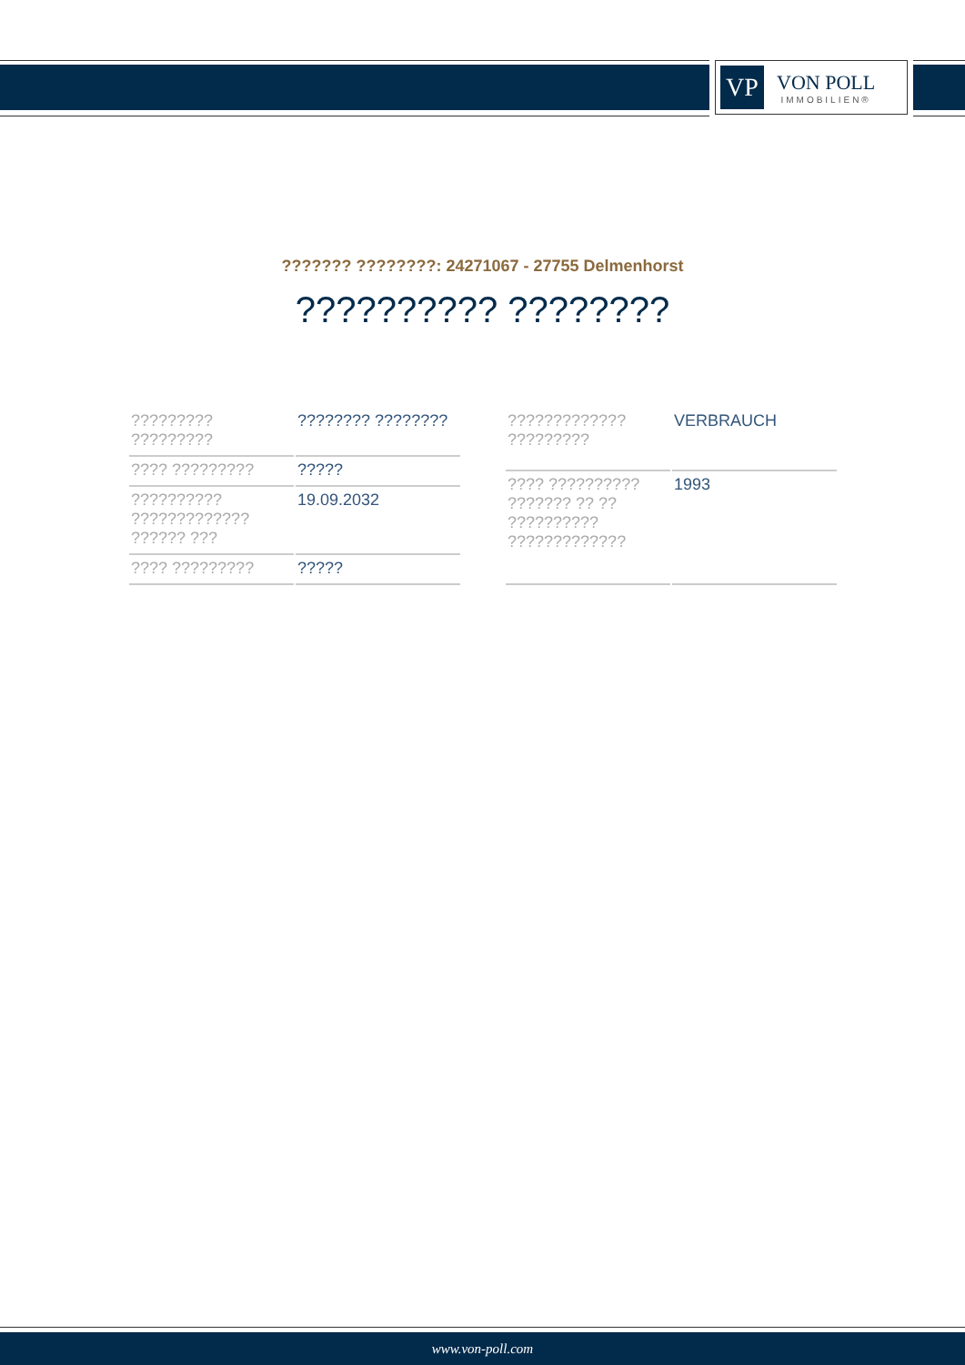VP
VON POLL
IMMOBILIEN®
??????? ????????: 24271067 - 27755 Delmenhorst
?????????? ????????
| ????????? ????????? | ???????? ???????? |
| ???? ????????? | ????? |
| ?????????? ????????????? ?????? ??? | 19.09.2032 |
| ???? ????????? | ????? |
| ????????????? ????????? | VERBRAUCH |
| ???? ?????????? ??????? ?? ?? ?????????? ????????????? | 1993 |
www.von-poll.com